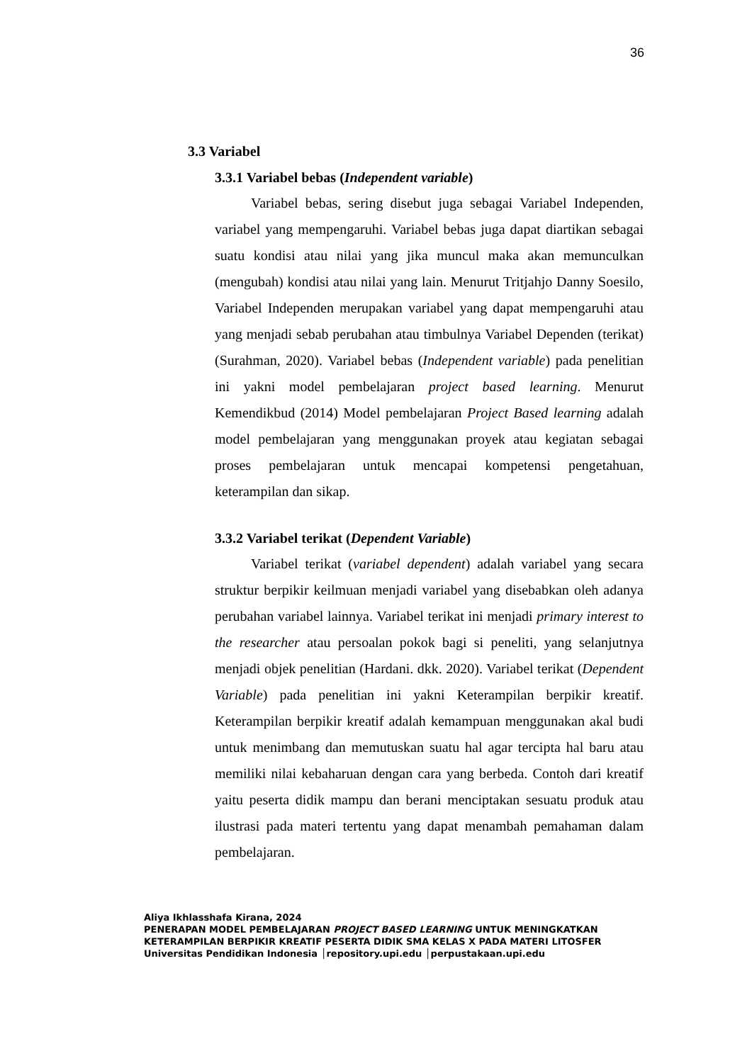36
3.3 Variabel
3.3.1 Variabel bebas (Independent variable)
Variabel bebas, sering disebut juga sebagai Variabel Independen, variabel yang mempengaruhi. Variabel bebas juga dapat diartikan sebagai suatu kondisi atau nilai yang jika muncul maka akan memunculkan (mengubah) kondisi atau nilai yang lain. Menurut Tritjahjo Danny Soesilo, Variabel Independen merupakan variabel yang dapat mempengaruhi atau yang menjadi sebab perubahan atau timbulnya Variabel Dependen (terikat) (Surahman, 2020). Variabel bebas (Independent variable) pada penelitian ini yakni model pembelajaran project based learning. Menurut Kemendikbud (2014) Model pembelajaran Project Based learning adalah model pembelajaran yang menggunakan proyek atau kegiatan sebagai proses pembelajaran untuk mencapai kompetensi pengetahuan, keterampilan dan sikap.
3.3.2 Variabel terikat (Dependent Variable)
Variabel terikat (variabel dependent) adalah variabel yang secara struktur berpikir keilmuan menjadi variabel yang disebabkan oleh adanya perubahan variabel lainnya. Variabel terikat ini menjadi primary interest to the researcher atau persoalan pokok bagi si peneliti, yang selanjutnya menjadi objek penelitian (Hardani. dkk. 2020). Variabel terikat (Dependent Variable) pada penelitian ini yakni Keterampilan berpikir kreatif. Keterampilan berpikir kreatif adalah kemampuan menggunakan akal budi untuk menimbang dan memutuskan suatu hal agar tercipta hal baru atau memiliki nilai kebaharuan dengan cara yang berbeda. Contoh dari kreatif yaitu peserta didik mampu dan berani menciptakan sesuatu produk atau ilustrasi pada materi tertentu yang dapat menambah pemahaman dalam pembelajaran.
Aliya Ikhlasshafa Kirana, 2024
PENERAPAN MODEL PEMBELAJARAN PROJECT BASED LEARNING UNTUK MENINGKATKAN
KETERAMPILAN BERPIKIR KREATIF PESERTA DIDIK SMA KELAS X PADA MATERI LITOSFER
Universitas Pendidikan Indonesia │repository.upi.edu │perpustakaan.upi.edu